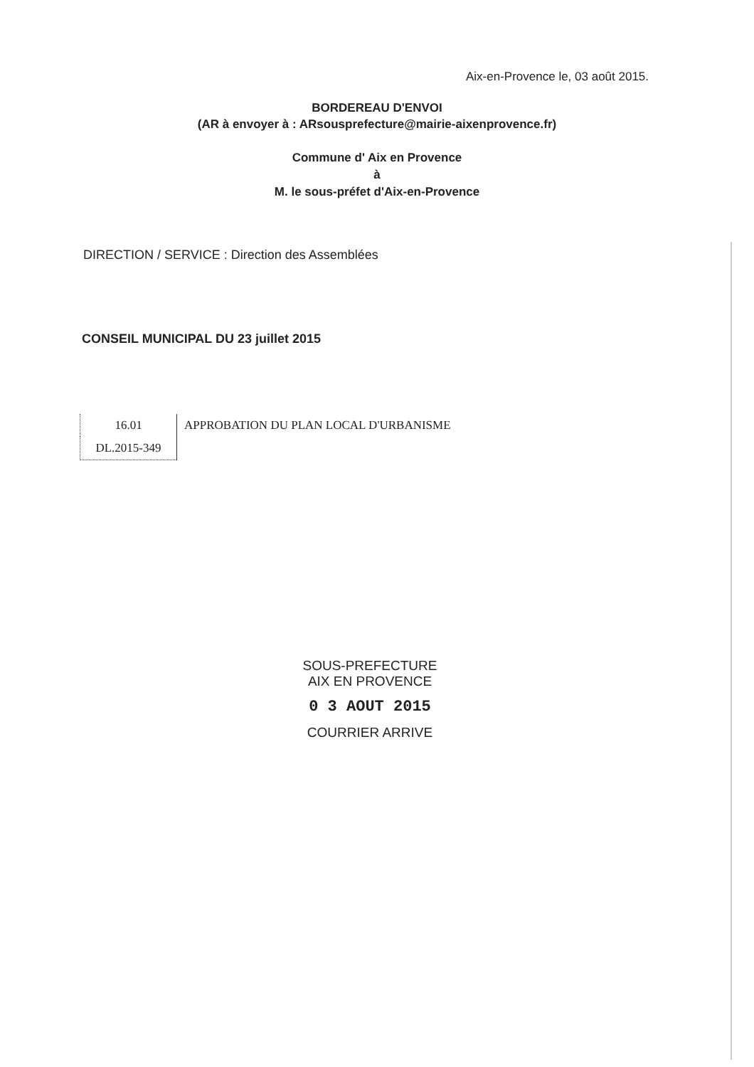Aix-en-Provence le, 03 août 2015.
BORDEREAU D'ENVOI
(AR à envoyer à : ARsousprefecture@mairie-aixenprovence.fr)
Commune d' Aix en Provence
à
M. le sous-préfet d'Aix-en-Provence
DIRECTION / SERVICE : Direction des Assemblées
CONSEIL MUNICIPAL DU 23 juillet 2015
| 16.01 | APPROBATION DU PLAN LOCAL D'URBANISME |
| DL.2015-349 | |
SOUS-PREFECTURE
AIX EN PROVENCE
0 3 AOUT 2015
COURRIER ARRIVE